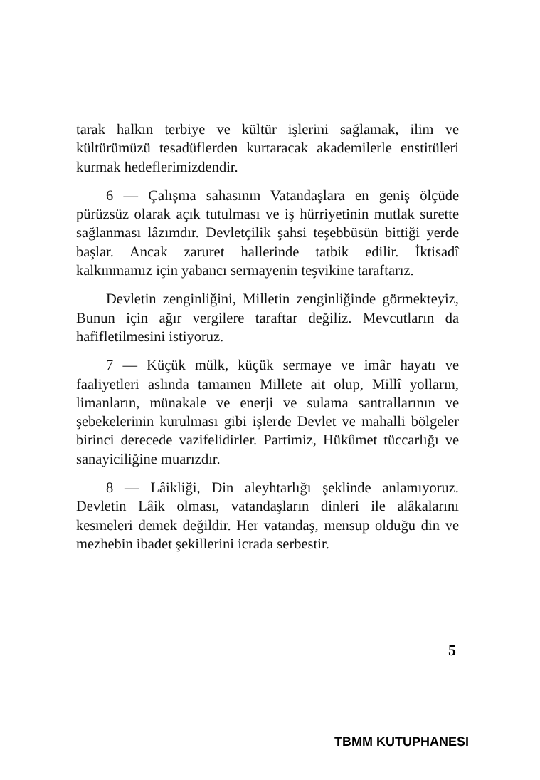tarak halkın terbiye ve kültür işlerini sağlamak, ilim ve kültürümüzü tesadüflerden kurtaracak akademilerle enstitüleri kurmak hedeflerimizdendir.
6 — Çalışma sahasının Vatandaşlara en geniş ölçüde pürüzsüz olarak açık tutulması ve iş hürriyetinin mutlak surette sağlanması lâzımdır. Devletçilik şahsi teşebbüsün bittiği yerde başlar. Ancak zaruret hallerinde tatbik edilir. İktisadî kalkınmamız için yabancı sermayenin teşvikine taraftarız.
Devletin zenginliğini, Milletin zenginliğinde görmekteyiz, Bunun için ağır vergilere taraftar değiliz. Mevcutların da hafifletilmesini istiyoruz.
7 — Küçük mülk, küçük sermaye ve imâr hayatı ve faaliyetleri aslında tamamen Millete ait olup, Millî yolların, limanların, münakale ve enerji ve sulama santrallarının ve şebekelerinin kurulması gibi işlerde Devlet ve mahalli bölgeler birinci derecede vazifelidirler. Partimiz, Hükûmet tüccarlığı ve sanayiciliğine muarızdır.
8 — Lâikliği, Din aleyhtarlığı şeklinde anlamıyoruz. Devletin Lâik olması, vatandaşların dinleri ile alâkalarını kesmeleri demek değildir. Her vatandaş, mensup olduğu din ve mezhebin ibadet şekillerini icrada serbestir.
5
TBMM KUTUPHANESI